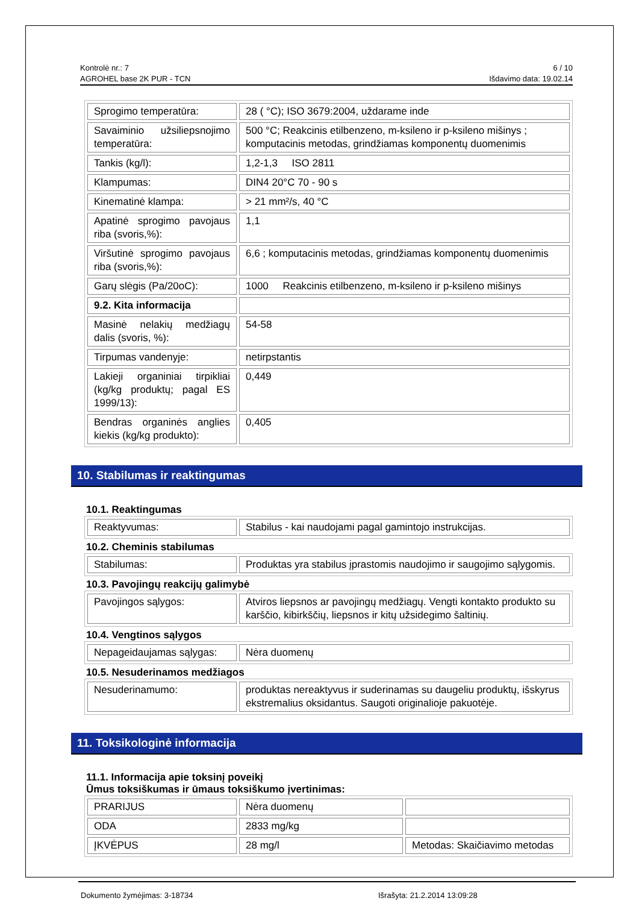Kontrolė nr.: 7
AGROHEL base 2K PUR - TCN
6 / 10
Išdavimo data: 19.02.14
| Sprogimo temperatūra: | 28 ( °C); ISO 3679:2004, uždarame inde |
| Savaiminio užsiliepsnojimo temperatūra: | 500 °C; Reakcinis etilbenzeno, m-ksileno ir p-ksileno mišinys ; komputacinis metodas, grindžiamas komponentų duomenimis |
| Tankis (kg/l): | 1,2-1,3 ISO 2811 |
| Klampumas: | DIN4 20°C 70 - 90 s |
| Kinematinė klampa: | > 21 mm²/s, 40 °C |
| Apatinė sprogimo pavojaus riba (svoris,%): | 1,1 |
| Viršutinė sprogimo pavojaus riba (svoris,%): | 6,6 ; komputacinis metodas, grindžiamas komponentų duomenimis |
| Garų slėgis (Pa/20oC): | 1000 Reakcinis etilbenzeno, m-ksileno ir p-ksileno mišinys |
| 9.2. Kita informacija | |
| Masinė nelakių medžiagų dalis (svoris, %): | 54-58 |
| Tirpumas vandenyje: | netirpstantis |
| Lakieji organiniai tirpikliai (kg/kg produktų; pagal ES 1999/13): | 0,449 |
| Bendras organinės anglies kiekis (kg/kg produkto): | 0,405 |
10. Stabilumas ir reaktingumas
10.1. Reaktingumas
| Reaktyvumas: | Stabilus - kai naudojami pagal gamintojo instrukcijas. |
10.2. Cheminis stabilumas
| Stabilumas: | Produktas yra stabilus įprastomis naudojimo ir saugojimo sąlygomis. |
10.3. Pavojingų reakcijų galimybė
| Pavojingos sąlygos: | Atviros liepsnos ar pavojingų medžiagų. Vengti kontakto produkto su karščio, kibirkščių, liepsnos ir kitų užsidegimo šaltinių. |
10.4. Vengtinos sąlygos
| Nepageidaujamas sąlygas: | Nėra duomenų |
10.5. Nesuderinamos medžiagos
| Nesuderinamumo: | produktas nereaktyvus ir suderinamas su daugeliu produktų, išskyrus ekstremalius oksidantus. Saugoti originalioje pakuotėje. |
11. Toksikologinė informacija
11.1. Informacija apie toksinį poveikį
Ūmus toksiškumas ir ūmaus toksiškumo įvertinimas:
| PRARIJUS | Nėra duomenų | |
| ODA | 2833 mg/kg | |
| ĮKVĖPUS | 28 mg/l | Metodas: Skaičiavimo metodas |
Dokumento žymėjimas: 3-18734 Išrašyta: 21.2.2014 13:09:28